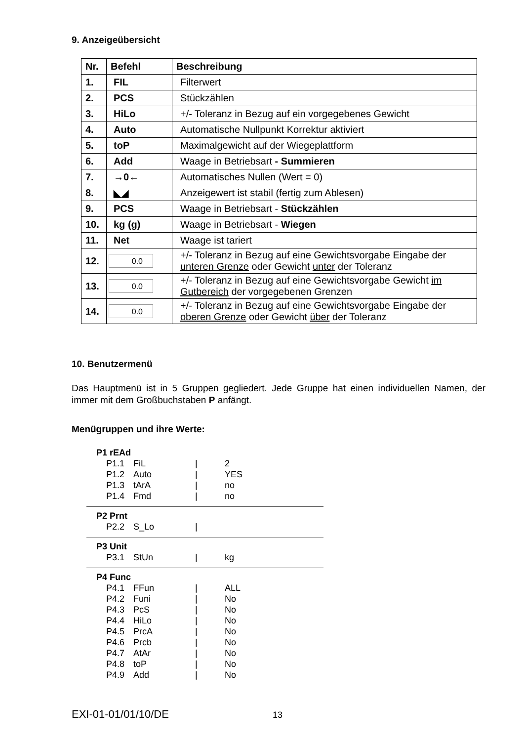9. Anzeigeübersicht
| Nr. | Befehl | Beschreibung |
| --- | --- | --- |
| 1. | FIL | Filterwert |
| 2. | PCS | Stückzählen |
| 3. | HiLo | +/- Toleranz in Bezug auf ein vorgegebenes Gewicht |
| 4. | Auto | Automatische Nullpunkt Korrektur aktiviert |
| 5. | toP | Maximalgewicht auf der Wiegeplattform |
| 6. | Add | Waage in Betriebsart - Summieren |
| 7. | →0← | Automatisches Nullen (Wert = 0) |
| 8. | ◣◢ | Anzeigewert ist stabil (fertig zum Ablesen) |
| 9. | PCS | Waage in Betriebsart - Stückzählen |
| 10. | kg (g) | Waage in Betriebsart - Wiegen |
| 11. | Net | Waage ist tariert |
| 12. | 0.0 | +/- Toleranz in Bezug auf eine Gewichtsvorgabe Eingabe der unteren Grenze oder Gewicht unter der Toleranz |
| 13. | 0.0 | +/- Toleranz in Bezug auf eine Gewichtsvorgabe Gewicht im Gutbereich der vorgegebenen Grenzen |
| 14. | 0.0 | +/- Toleranz in Bezug auf eine Gewichtsvorgabe Eingabe der oberen Grenze oder Gewicht über der Toleranz |
10. Benutzermenü
Das Hauptmenü ist in 5 Gruppen gegliedert. Jede Gruppe hat einen individuellen Namen, der immer mit dem Großbuchstaben P anfängt.
Menügruppen und ihre Werte:
P1 rEAd
| P1.1 | FiL | / | 2 |
| P1.2 | Auto | / | YES |
| P1.3 | tArA | / | no |
| P1.4 | Fmd | / | no |
P2 Prnt
| P2.2 | S_Lo | / | |
P3 Unit
| P3.1 | StUn | / | kg |
P4 Func
| P4.1 | FFun | / | ALL |
| P4.2 | Funi | / | No |
| P4.3 | PcS | / | No |
| P4.4 | HiLo | / | No |
| P4.5 | PrcA | / | No |
| P4.6 | Prcb | / | No |
| P4.7 | AtAr | / | No |
| P4.8 | toP | / | No |
| P4.9 | Add | / | No |
EXI-01-01/01/10/DE 13